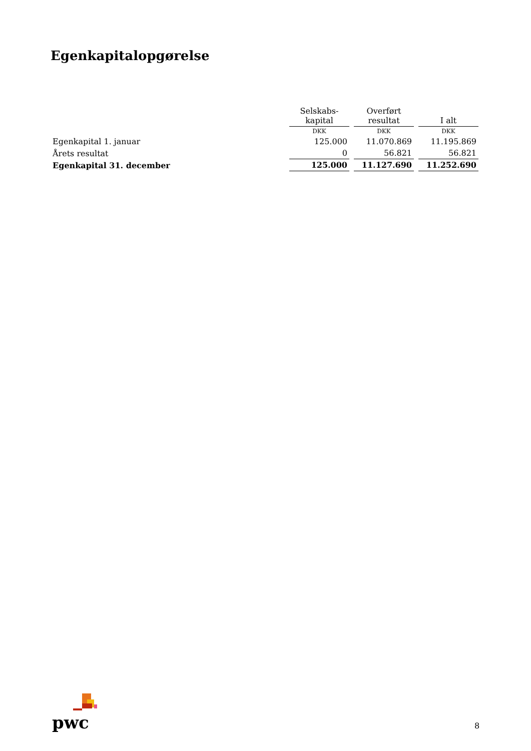Egenkapitalopgørelse
| | Selskabs- kapital | Overført resultat | I alt |
| --- | --- | --- | --- |
| | DKK | DKK | DKK |
| Egenkapital 1. januar | 125.000 | 11.070.869 | 11.195.869 |
| Årets resultat | 0 | 56.821 | 56.821 |
| Egenkapital 31. december | 125.000 | 11.127.690 | 11.252.690 |
pwc
8